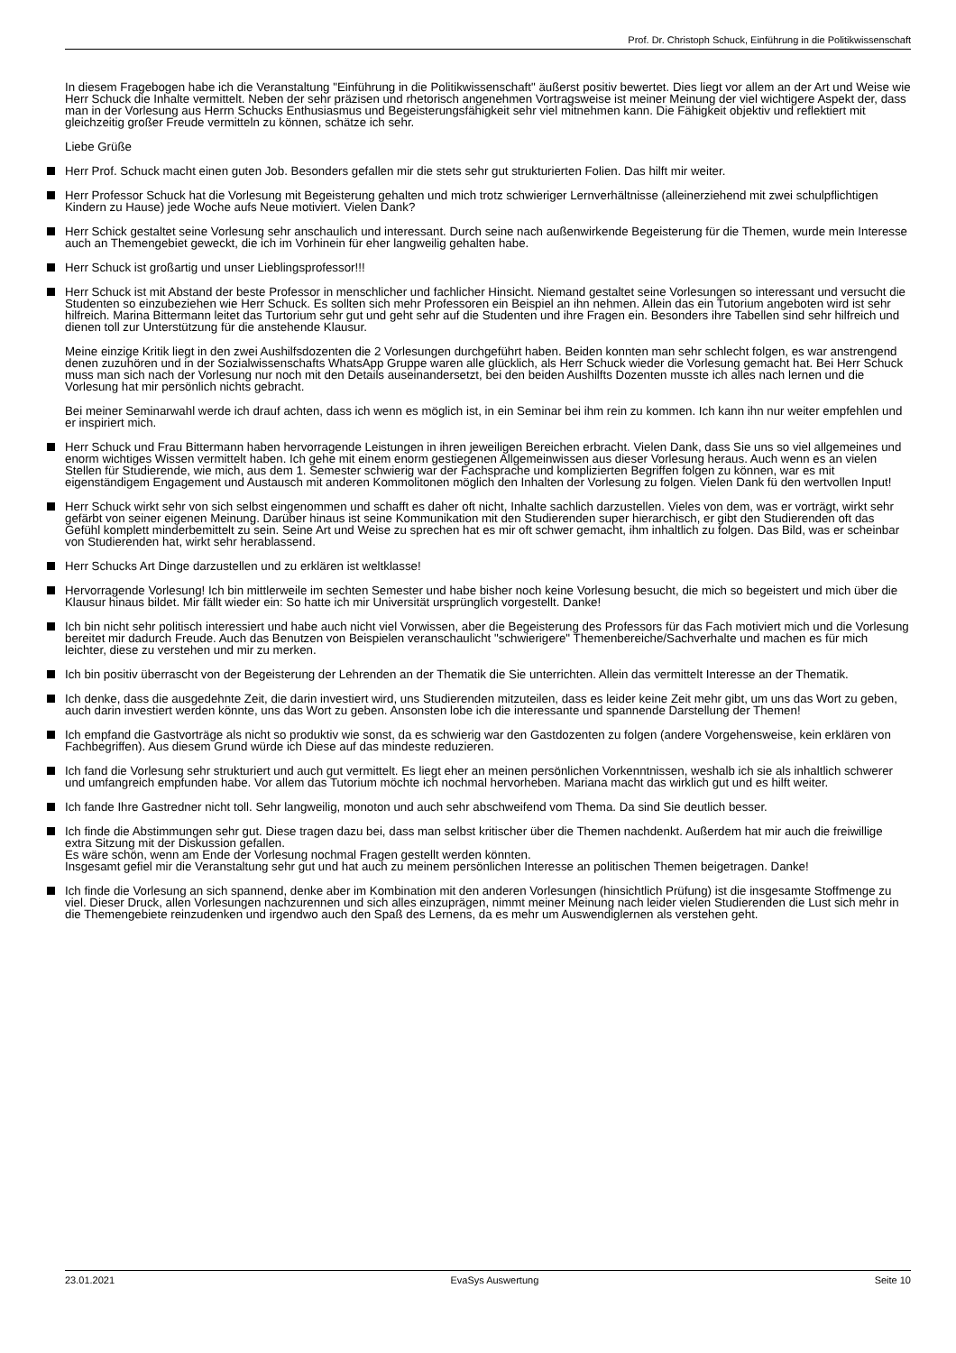Prof. Dr. Christoph Schuck, Einführung in die Politikwissenschaft
In diesem Fragebogen habe ich die Veranstaltung "Einführung in die Politikwissenschaft" äußerst positiv bewertet. Dies liegt vor allem an der Art und Weise wie Herr Schuck die Inhalte vermittelt. Neben der sehr präzisen und rhetorisch angenehmen Vortragsweise ist meiner Meinung der viel wichtigere Aspekt der, dass man in der Vorlesung aus Herrn Schucks Enthusiasmus und Begeisterungsfähigkeit sehr viel mitnehmen kann. Die Fähigkeit objektiv und reflektiert mit gleichzeitig großer Freude vermitteln zu können, schätze ich sehr.
Liebe Grüße
Herr Prof. Schuck macht einen guten Job. Besonders gefallen mir die stets sehr gut strukturierten Folien. Das hilft mir weiter.
Herr Professor Schuck hat die Vorlesung mit Begeisterung gehalten und mich trotz schwieriger Lernverhältnisse (alleinerziehend mit zwei schulpflichtigen Kindern zu Hause) jede Woche aufs Neue motiviert. Vielen Dank?
Herr Schick gestaltet seine Vorlesung sehr anschaulich und interessant. Durch seine nach außenwirkende Begeisterung für die Themen, wurde mein Interesse auch an Themengebiet geweckt, die ich im Vorhinein für eher langweilig gehalten habe.
Herr Schuck ist großartig und unser Lieblingsprofessor!!!
Herr Schuck ist mit Abstand der beste Professor in menschlicher und fachlicher Hinsicht. Niemand gestaltet seine Vorlesungen so interessant und versucht die Studenten so einzubeziehen wie Herr Schuck. Es sollten sich mehr Professoren ein Beispiel an ihn nehmen. Allein das ein Tutorium angeboten wird ist sehr hilfreich. Marina Bittermann leitet das Turtorium sehr gut und geht sehr auf die Studenten und ihre Fragen ein. Besonders ihre Tabellen sind sehr hilfreich und dienen toll zur Unterstützung für die anstehende Klausur.
Meine einzige Kritik liegt in den zwei Aushilfsdozenten die 2 Vorlesungen durchgeführt haben. Beiden konnten man sehr schlecht folgen, es war anstrengend denen zuzuhören und in der Sozialwissenschafts WhatsApp Gruppe waren alle glücklich, als Herr Schuck wieder die Vorlesung gemacht hat. Bei Herr Schuck muss man sich nach der Vorlesung nur noch mit den Details auseinandersetzt, bei den beiden Aushilfts Dozenten musste ich alles nach lernen und die Vorlesung hat mir persönlich nichts gebracht.
Bei meiner Seminarwahl werde ich drauf achten, dass ich wenn es möglich ist, in ein Seminar bei ihm rein zu kommen. Ich kann ihn nur weiter empfehlen und er inspiriert mich.
Herr Schuck und Frau Bittermann haben hervorragende Leistungen in ihren jeweiligen Bereichen erbracht. Vielen Dank, dass Sie uns so viel allgemeines und enorm wichtiges Wissen vermittelt haben. Ich gehe mit einem enorm gestiegenen Allgemeinwissen aus dieser Vorlesung heraus. Auch wenn es an vielen Stellen für Studierende, wie mich, aus dem 1. Semester schwierig war der Fachsprache und komplizierten Begriffen folgen zu können, war es mit eigenständigem Engagement und Austausch mit anderen Kommolitonen möglich den Inhalten der Vorlesung zu folgen. Vielen Dank fü den wertvollen Input!
Herr Schuck wirkt sehr von sich selbst eingenommen und schafft es daher oft nicht, Inhalte sachlich darzustellen. Vieles von dem, was er vorträgt, wirkt sehr gefärbt von seiner eigenen Meinung. Darüber hinaus ist seine Kommunikation mit den Studierenden super hierarchisch, er gibt den Studierenden oft das Gefühl komplett minderbemittelt zu sein. Seine Art und Weise zu sprechen hat es mir oft schwer gemacht, ihm inhaltlich zu folgen. Das Bild, was er scheinbar von Studierenden hat, wirkt sehr herablassend.
Herr Schucks Art Dinge darzustellen und zu erklären ist weltklasse!
Hervorragende Vorlesung! Ich bin mittlerweile im sechten Semester und habe bisher noch keine Vorlesung besucht, die mich so begeistert und mich über die Klausur hinaus bildet. Mir fällt wieder ein: So hatte ich mir Universität ursprünglich vorgestellt. Danke!
Ich bin nicht sehr politisch interessiert und habe auch nicht viel Vorwissen, aber die Begeisterung des Professors für das Fach motiviert mich und die Vorlesung bereitet mir dadurch Freude. Auch das Benutzen von Beispielen veranschaulicht "schwierigere" Themenbereiche/Sachverhalte und machen es für mich leichter, diese zu verstehen und mir zu merken.
Ich bin positiv überrascht von der Begeisterung der Lehrenden an der Thematik die Sie unterrichten. Allein das vermittelt Interesse an der Thematik.
Ich denke, dass die ausgedehnte Zeit, die darin investiert wird, uns Studierenden mitzuteilen, dass es leider keine Zeit mehr gibt, um uns das Wort zu geben, auch darin investiert werden könnte, uns das Wort zu geben. Ansonsten lobe ich die interessante und spannende Darstellung der Themen!
Ich empfand die Gastvorträge als nicht so produktiv wie sonst, da es schwierig war den Gastdozenten zu folgen (andere Vorgehensweise, kein erklären von Fachbegriffen). Aus diesem Grund würde ich Diese auf das mindeste reduzieren.
Ich fand die Vorlesung sehr strukturiert und auch gut vermittelt. Es liegt eher an meinen persönlichen Vorkenntnissen, weshalb ich sie als inhaltlich schwerer und umfangreich empfunden habe. Vor allem das Tutorium möchte ich nochmal hervorheben. Mariana macht das wirklich gut und es hilft weiter.
Ich fande Ihre Gastredner nicht toll. Sehr langweilig, monoton und auch sehr abschweifend vom Thema. Da sind Sie deutlich besser.
Ich finde die Abstimmungen sehr gut. Diese tragen dazu bei, dass man selbst kritischer über die Themen nachdenkt. Außerdem hat mir auch die freiwillige extra Sitzung mit der Diskussion gefallen.
Es wäre schön, wenn am Ende der Vorlesung nochmal Fragen gestellt werden könnten.
Insgesamt gefiel mir die Veranstaltung sehr gut und hat auch zu meinem persönlichen Interesse an politischen Themen beigetragen. Danke!
Ich finde die Vorlesung an sich spannend, denke aber im Kombination mit den anderen Vorlesungen (hinsichtlich Prüfung) ist die insgesamte Stoffmenge zu viel. Dieser Druck, allen Vorlesungen nachzurennen und sich alles einzuprägen, nimmt meiner Meinung nach leider vielen Studierenden die Lust sich mehr in die Themengebiete reinzudenken und irgendwo auch den Spaß des Lernens, da es mehr um Auswendiglernen als verstehen geht.
23.01.2021 EvaSys Auswertung Seite 10